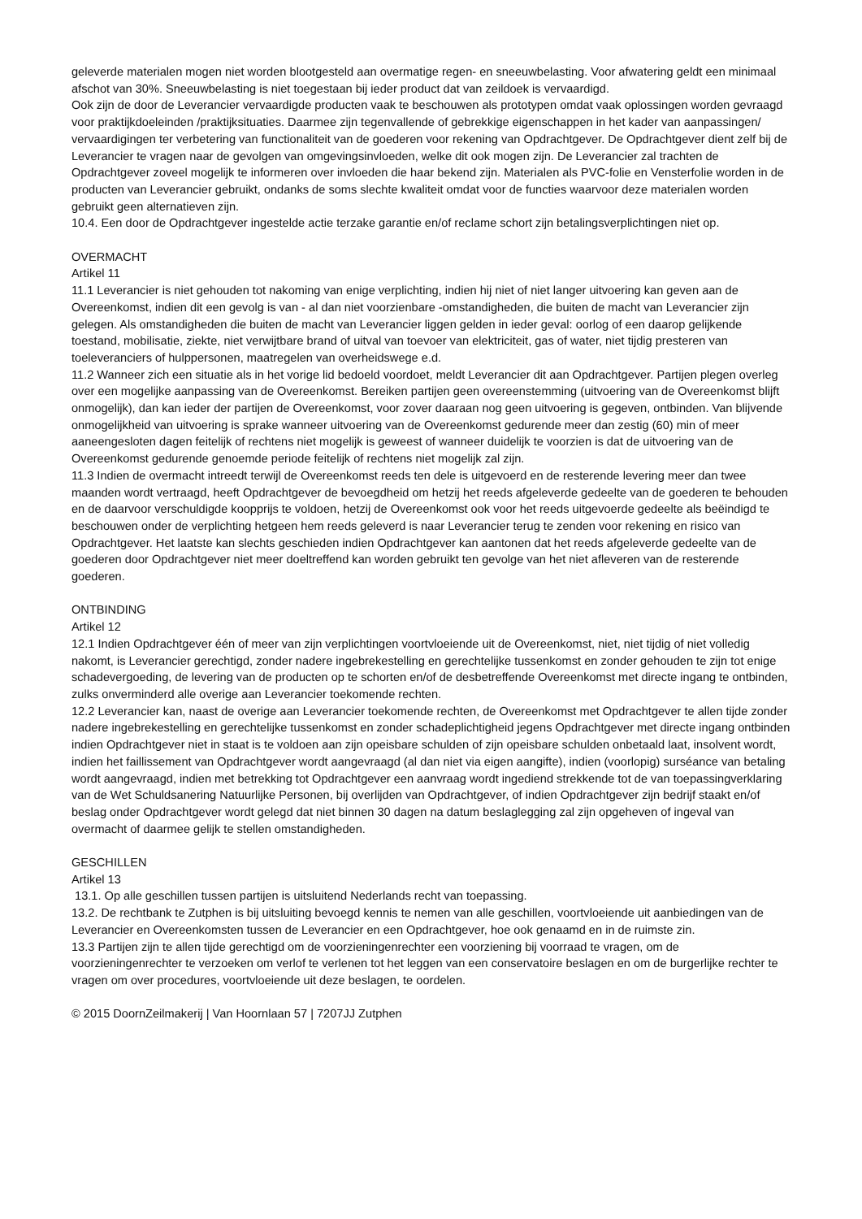geleverde materialen mogen niet worden blootgesteld aan overmatige regen- en sneeuwbelasting. Voor afwatering geldt een minimaal afschot van 30%. Sneeuwbelasting is niet toegestaan bij ieder product dat van zeildoek is vervaardigd.
Ook zijn de door de Leverancier vervaardigde producten vaak te beschouwen als prototypen omdat vaak oplossingen worden gevraagd voor praktijkdoeleinden /praktijksituaties. Daarmee zijn tegenvallende of gebrekkige eigenschappen in het kader van aanpassingen/ vervaardigingen ter verbetering van functionaliteit van de goederen voor rekening van Opdrachtgever. De Opdrachtgever dient zelf bij de Leverancier te vragen naar de gevolgen van omgevingsinvloeden, welke dit ook mogen zijn. De Leverancier zal trachten de Opdrachtgever zoveel mogelijk te informeren over invloeden die haar bekend zijn. Materialen als PVC-folie en Vensterfolie worden in de producten van Leverancier gebruikt, ondanks de soms slechte kwaliteit omdat voor de functies waarvoor deze materialen worden gebruikt geen alternatieven zijn.
10.4. Een door de Opdrachtgever ingestelde actie terzake garantie en/of reclame schort zijn betalingsverplichtingen niet op.
OVERMACHT
Artikel 11
11.1 Leverancier is niet gehouden tot nakoming van enige verplichting, indien hij niet of niet langer uitvoering kan geven aan de Overeenkomst, indien dit een gevolg is van - al dan niet voorzienbare -omstandigheden, die buiten de macht van Leverancier zijn gelegen. Als omstandigheden die buiten de macht van Leverancier liggen gelden in ieder geval: oorlog of een daarop gelijkende toestand, mobilisatie, ziekte, niet verwijtbare brand of uitval van toevoer van elektriciteit, gas of water, niet tijdig presteren van toeleveranciers of hulppersonen, maatregelen van overheidswege e.d.
11.2 Wanneer zich een situatie als in het vorige lid bedoeld voordoet, meldt Leverancier dit aan Opdrachtgever. Partijen plegen overleg over een mogelijke aanpassing van de Overeenkomst. Bereiken partijen geen overeenstemming (uitvoering van de Overeenkomst blijft onmogelijk), dan kan ieder der partijen de Overeenkomst, voor zover daaraan nog geen uitvoering is gegeven, ontbinden. Van blijvende onmogelijkheid van uitvoering is sprake wanneer uitvoering van de Overeenkomst gedurende meer dan zestig (60) min of meer aaneengesloten dagen feitelijk of rechtens niet mogelijk is geweest of wanneer duidelijk te voorzien is dat de uitvoering van de Overeenkomst gedurende genoemde periode feitelijk of rechtens niet mogelijk zal zijn.
11.3 Indien de overmacht intreedt terwijl de Overeenkomst reeds ten dele is uitgevoerd en de resterende levering meer dan twee maanden wordt vertraagd, heeft Opdrachtgever de bevoegdheid om hetzij het reeds afgeleverde gedeelte van de goederen te behouden en de daarvoor verschuldigde koopprijs te voldoen, hetzij de Overeenkomst ook voor het reeds uitgevoerde gedeelte als beëindigd te beschouwen onder de verplichting hetgeen hem reeds geleverd is naar Leverancier terug te zenden voor rekening en risico van Opdrachtgever. Het laatste kan slechts geschieden indien Opdrachtgever kan aantonen dat het reeds afgeleverde gedeelte van de goederen door Opdrachtgever niet meer doeltreffend kan worden gebruikt ten gevolge van het niet afleveren van de resterende goederen.
ONTBINDING
Artikel 12
12.1 Indien Opdrachtgever één of meer van zijn verplichtingen voortvloeiende uit de Overeenkomst, niet, niet tijdig of niet volledig nakomt, is Leverancier gerechtigd, zonder nadere ingebrekestelling en gerechtelijke tussenkomst en zonder gehouden te zijn tot enige schadevergoeding, de levering van de producten op te schorten en/of de desbetreffende Overeenkomst met directe ingang te ontbinden, zulks onverminderd alle overige aan Leverancier toekomende rechten.
12.2 Leverancier kan, naast de overige aan Leverancier toekomende rechten, de Overeenkomst met Opdrachtgever te allen tijde zonder nadere ingebrekestelling en gerechtelijke tussenkomst en zonder schadeplichtigheid jegens Opdrachtgever met directe ingang ontbinden indien Opdrachtgever niet in staat is te voldoen aan zijn opeisbare schulden of zijn opeisbare schulden onbetaald laat, insolvent wordt, indien het faillissement van Opdrachtgever wordt aangevraagd (al dan niet via eigen aangifte), indien (voorlopig) surséance van betaling wordt aangevraagd, indien met betrekking tot Opdrachtgever een aanvraag wordt ingediend strekkende tot de van toepassingverklaring van de Wet Schuldsanering Natuurlijke Personen, bij overlijden van Opdrachtgever, of indien Opdrachtgever zijn bedrijf staakt en/of beslag onder Opdrachtgever wordt gelegd dat niet binnen 30 dagen na datum beslaglegging zal zijn opgeheven of ingeval van overmacht of daarmee gelijk te stellen omstandigheden.
GESCHILLEN
Artikel 13
13.1. Op alle geschillen tussen partijen is uitsluitend Nederlands recht van toepassing.
13.2. De rechtbank te Zutphen is bij uitsluiting bevoegd kennis te nemen van alle geschillen, voortvloeiende uit aanbiedingen van de Leverancier en Overeenkomsten tussen de Leverancier en een Opdrachtgever, hoe ook genaamd en in de ruimste zin.
13.3 Partijen zijn te allen tijde gerechtigd om de voorzieningenrechter een voorziening bij voorraad te vragen, om de voorzieningenrechter te verzoeken om verlof te verlenen tot het leggen van een conservatoire beslagen en om de burgerlijke rechter te vragen om over procedures, voortvloeiende uit deze beslagen, te oordelen.
© 2015 DoornZeilmakerij | Van Hoornlaan 57 | 7207JJ Zutphen